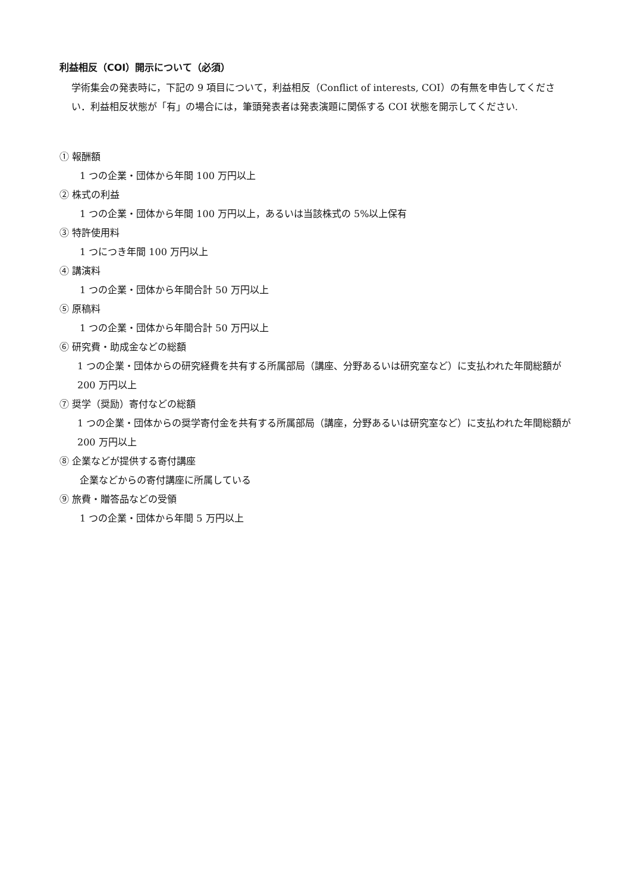利益相反（COI）開示について（必須）
学術集会の発表時に，下記の 9 項目について，利益相反（Conflict of interests, COI）の有無を申告してください．利益相反状態が「有」の場合には，筆頭発表者は発表演題に関係する COI 状態を開示してください.
① 報酬額
1 つの企業・団体から年間 100 万円以上
② 株式の利益
1 つの企業・団体から年間 100 万円以上，あるいは当該株式の 5%以上保有
③ 特許使用料
1 つにつき年間 100 万円以上
④ 講演料
1 つの企業・団体から年間合計 50 万円以上
⑤ 原稿料
1 つの企業・団体から年間合計 50 万円以上
⑥ 研究費・助成金などの総額
1 つの企業・団体からの研究経費を共有する所属部局（講座、分野あるいは研究室など）に支払われた年間総額が 200 万円以上
⑦ 奨学（奨励）寄付などの総額
1 つの企業・団体からの奨学寄付金を共有する所属部局（講座，分野あるいは研究室など）に支払われた年間総額が 200 万円以上
⑧ 企業などが提供する寄付講座
企業などからの寄付講座に所属している
⑨ 旅費・贈答品などの受領
1 つの企業・団体から年間 5 万円以上